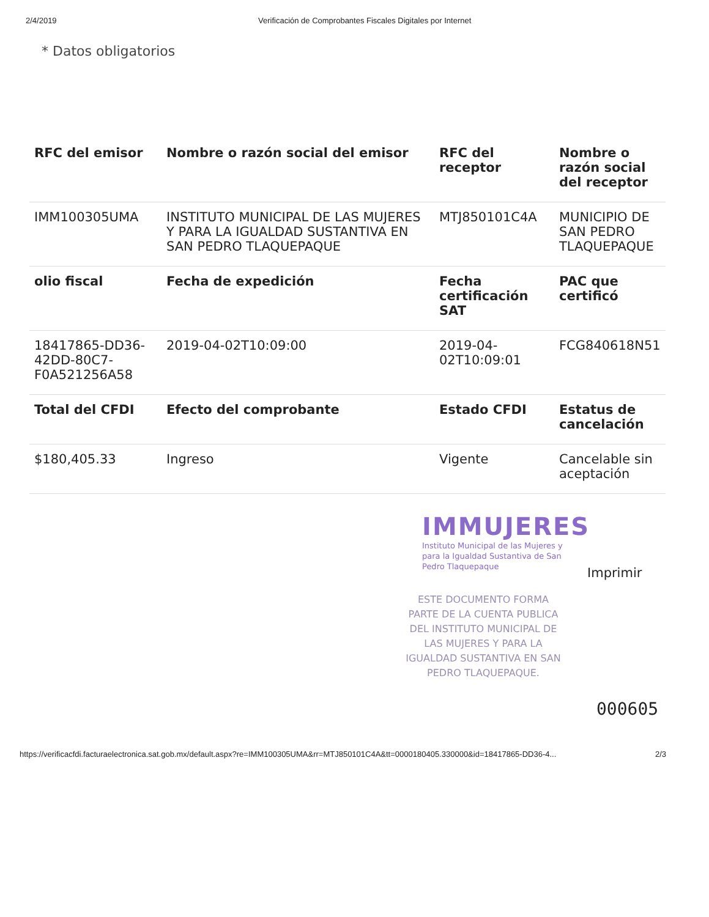2/4/2019 Verificación de Comprobantes Fiscales Digitales por Internet
* Datos obligatorios
| RFC del emisor | Nombre o razón social del emisor | RFC del receptor | Nombre o razón social del receptor |
| --- | --- | --- | --- |
| IMM100305UMA | INSTITUTO MUNICIPAL DE LAS MUJERES Y PARA LA IGUALDAD SUSTANTIVA EN SAN PEDRO TLAQUEPAQUE | MTJ850101C4A | MUNICIPIO DE SAN PEDRO TLAQUEPAQUE |
| olio fiscal | Fecha de expedición | Fecha certificación SAT | PAC que certificó |
| 18417865-DD36-42DD-80C7-F0A521256A58 | 2019-04-02T10:09:00 | 2019-04-02T10:09:01 | FCG840618N51 |
| Total del CFDI | Efecto del comprobante | Estado CFDI | Estatus de cancelación |
| $180,405.33 | Ingreso | Vigente | Cancelable sin aceptación |
IMMUJERES
Instituto Municipal de las Mujeres y para la Igualdad Sustantiva de San Pedro Tlaquepaque
Imprimir
ESTE DOCUMENTO FORMA PARTE DE LA CUENTA PUBLICA DEL INSTITUTO MUNICIPAL DE LAS MUJERES Y PARA LA IGUALDAD SUSTANTIVA EN SAN PEDRO TLAQUEPAQUE.
000605
https://verificacfdi.facturaelectronica.sat.gob.mx/default.aspx?re=IMM100305UMA&rr=MTJ850101C4A&tt=0000180405.330000&id=18417865-DD36-4... 2/3